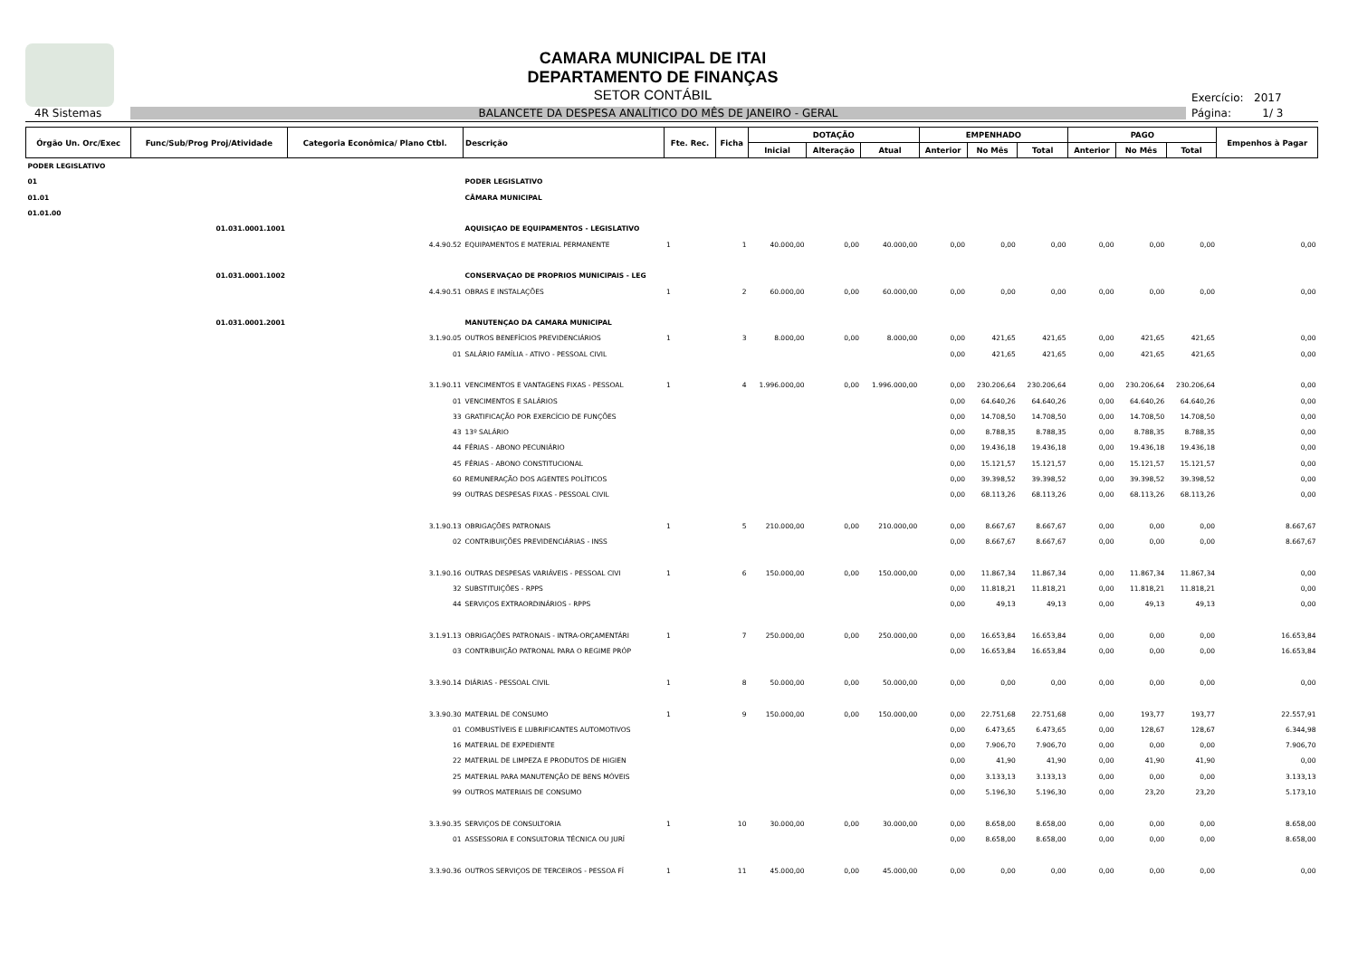CAMARA MUNICIPAL DE ITAI
DEPARTAMENTO DE FINANÇAS
SETOR CONTÁBIL
Exercício: 2017
4R Sistemas
BALANCETE DA DESPESA ANALÍTICO DO MÊS DE JANEIRO - GERAL
Página: 1/ 3
| Órgão Un. Orc/Exec | Func/Sub/Prog Proj/Atividade | Categoria Econômica/ Plano Ctbl. | Descrição | Fte. Rec. | Ficha | DOTAÇÃO | | | EMPENHADO | | | PAGO | | | Empenhos à Pagar |
| --- | --- | --- | --- | --- | --- | --- | --- | --- | --- | --- | --- | --- | --- | --- | --- |
| | | | | | | Inicial | Alteração | Atual | Anterior | No Mês | Total | Anterior | No Mês | Total | |
| PODER LEGISLATIVO | | | | | | | | | | | | | | | |
| 01 | | | PODER LEGISLATIVO | | | | | | | | | | | | |
| 01.01 | | | CÂMARA MUNICIPAL | | | | | | | | | | | | |
| 01.01.00 | | | | | | | | | | | | | | | |
| | 01.031.0001.1001 | | AQUISIÇAO DE EQUIPAMENTOS - LEGISLATIVO | | | | | | | | | | | | |
| | | 4.4.90.52 | EQUIPAMENTOS E MATERIAL PERMANENTE | 1 | 1 | 40.000,00 | 0,00 | 40.000,00 | 0,00 | 0,00 | 0,00 | 0,00 | 0,00 | 0,00 | 0,00 |
| | 01.031.0001.1002 | | CONSERVAÇAO DE PROPRIOS MUNICIPAIS - LEG | | | | | | | | | | | | |
| | | 4.4.90.51 | OBRAS E INSTALAÇÕES | 1 | 2 | 60.000,00 | 0,00 | 60.000,00 | 0,00 | 0,00 | 0,00 | 0,00 | 0,00 | 0,00 | 0,00 |
| | 01.031.0001.2001 | | MANUTENÇAO DA CAMARA MUNICIPAL | | | | | | | | | | | | |
| | | 3.1.90.05 | OUTROS BENEFÍCIOS PREVIDENCIÁRIOS | 1 | 3 | 8.000,00 | 0,00 | 8.000,00 | 0,00 | 421,65 | 421,65 | 0,00 | 421,65 | 421,65 | 0,00 |
| | | 01 | SALÁRIO FAMÍLIA - ATIVO - PESSOAL CIVIL | | | | | | 0,00 | 421,65 | 421,65 | 0,00 | 421,65 | 421,65 | 0,00 |
| | | 3.1.90.11 | VENCIMENTOS E VANTAGENS FIXAS - PESSOAL | 1 | 4 | 1.996.000,00 | 0,00 | 1.996.000,00 | 0,00 | 230.206,64 | 230.206,64 | 0,00 | 230.206,64 | 230.206,64 | 0,00 |
| | | 01 | VENCIMENTOS E SALÁRIOS | | | | | | 0,00 | 64.640,26 | 64.640,26 | 0,00 | 64.640,26 | 64.640,26 | 0,00 |
| | | 33 | GRATIFICAÇÃO POR EXERCÍCIO DE FUNÇÕES | | | | | | 0,00 | 14.708,50 | 14.708,50 | 0,00 | 14.708,50 | 14.708,50 | 0,00 |
| | | 43 | 13º SALÁRIO | | | | | | 0,00 | 8.788,35 | 8.788,35 | 0,00 | 8.788,35 | 8.788,35 | 0,00 |
| | | 44 | FÉRIAS - ABONO PECUNIÁRIO | | | | | | 0,00 | 19.436,18 | 19.436,18 | 0,00 | 19.436,18 | 19.436,18 | 0,00 |
| | | 45 | FÉRIAS - ABONO CONSTITUCIONAL | | | | | | 0,00 | 15.121,57 | 15.121,57 | 0,00 | 15.121,57 | 15.121,57 | 0,00 |
| | | 60 | REMUNERAÇÃO DOS AGENTES POLÍTICOS | | | | | | 0,00 | 39.398,52 | 39.398,52 | 0,00 | 39.398,52 | 39.398,52 | 0,00 |
| | | 99 | OUTRAS DESPESAS FIXAS - PESSOAL CIVIL | | | | | | 0,00 | 68.113,26 | 68.113,26 | 0,00 | 68.113,26 | 68.113,26 | 0,00 |
| | | 3.1.90.13 | OBRIGAÇÕES PATRONAIS | 1 | 5 | 210.000,00 | 0,00 | 210.000,00 | 0,00 | 8.667,67 | 8.667,67 | 0,00 | 0,00 | 0,00 | 8.667,67 |
| | | 02 | CONTRIBUIÇÕES PREVIDENCIÁRIAS - INSS | | | | | | 0,00 | 8.667,67 | 8.667,67 | 0,00 | 0,00 | 0,00 | 8.667,67 |
| | | 3.1.90.16 | OUTRAS DESPESAS VARIÁVEIS - PESSOAL CIVI | 1 | 6 | 150.000,00 | 0,00 | 150.000,00 | 0,00 | 11.867,34 | 11.867,34 | 0,00 | 11.867,34 | 11.867,34 | 0,00 |
| | | 32 | SUBSTITUIÇÕES - RPPS | | | | | | 0,00 | 11.818,21 | 11.818,21 | 0,00 | 11.818,21 | 11.818,21 | 0,00 |
| | | 44 | SERVIÇOS EXTRAORDINÁRIOS - RPPS | | | | | | 0,00 | 49,13 | 49,13 | 0,00 | 49,13 | 49,13 | 0,00 |
| | | 3.1.91.13 | OBRIGAÇÕES PATRONAIS - INTRA-ORÇAMENTÁRI | 1 | 7 | 250.000,00 | 0,00 | 250.000,00 | 0,00 | 16.653,84 | 16.653,84 | 0,00 | 0,00 | 0,00 | 16.653,84 |
| | | 03 | CONTRIBUIÇÃO PATRONAL PARA O REGIME PRÓP | | | | | | 0,00 | 16.653,84 | 16.653,84 | 0,00 | 0,00 | 0,00 | 16.653,84 |
| | | 3.3.90.14 | DIÁRIAS - PESSOAL CIVIL | 1 | 8 | 50.000,00 | 0,00 | 50.000,00 | 0,00 | 0,00 | 0,00 | 0,00 | 0,00 | 0,00 | 0,00 |
| | | 3.3.90.30 | MATERIAL DE CONSUMO | 1 | 9 | 150.000,00 | 0,00 | 150.000,00 | 0,00 | 22.751,68 | 22.751,68 | 0,00 | 193,77 | 193,77 | 22.557,91 |
| | | 01 | COMBUSTÍVEIS E LUBRIFICANTES AUTOMOTIVOS | | | | | | 0,00 | 6.473,65 | 6.473,65 | 0,00 | 128,67 | 128,67 | 6.344,98 |
| | | 16 | MATERIAL DE EXPEDIENTE | | | | | | 0,00 | 7.906,70 | 7.906,70 | 0,00 | 0,00 | 0,00 | 7.906,70 |
| | | 22 | MATERIAL DE LIMPEZA E PRODUTOS DE HIGIEN | | | | | | 0,00 | 41,90 | 41,90 | 0,00 | 41,90 | 41,90 | 0,00 |
| | | 25 | MATERIAL PARA MANUTENÇÃO DE BENS MÓVEIS | | | | | | 0,00 | 3.133,13 | 3.133,13 | 0,00 | 0,00 | 0,00 | 3.133,13 |
| | | 99 | OUTROS MATERIAIS DE CONSUMO | | | | | | 0,00 | 5.196,30 | 5.196,30 | 0,00 | 23,20 | 23,20 | 5.173,10 |
| | | 3.3.90.35 | SERVIÇOS DE CONSULTORIA | 1 | 10 | 30.000,00 | 0,00 | 30.000,00 | 0,00 | 8.658,00 | 8.658,00 | 0,00 | 0,00 | 0,00 | 8.658,00 |
| | | 01 | ASSESSORIA E CONSULTORIA TÉCNICA OU JURÍ | | | | | | 0,00 | 8.658,00 | 8.658,00 | 0,00 | 0,00 | 0,00 | 8.658,00 |
| | | 3.3.90.36 | OUTROS SERVIÇOS DE TERCEIROS - PESSOA FÍ | 1 | 11 | 45.000,00 | 0,00 | 45.000,00 | 0,00 | 0,00 | 0,00 | 0,00 | 0,00 | 0,00 | 0,00 |